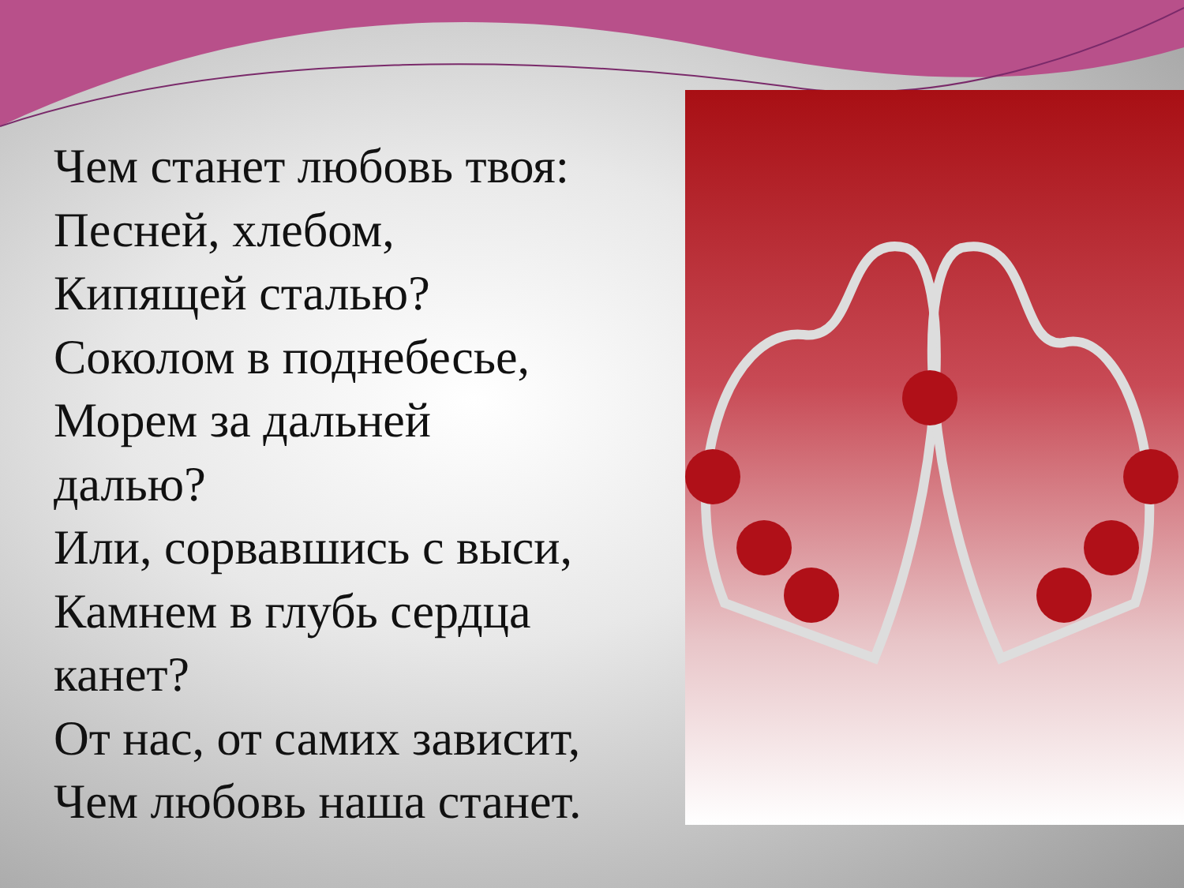Чем станет любовь твоя:
Песней, хлебом,
Кипящей сталью?
Соколом в поднебесье,
Морем за дальней
далью?
Или, сорвавшись с выси,
Камнем в глубь сердца
канет?
От нас, от самих зависит,
Чем любовь наша станет.